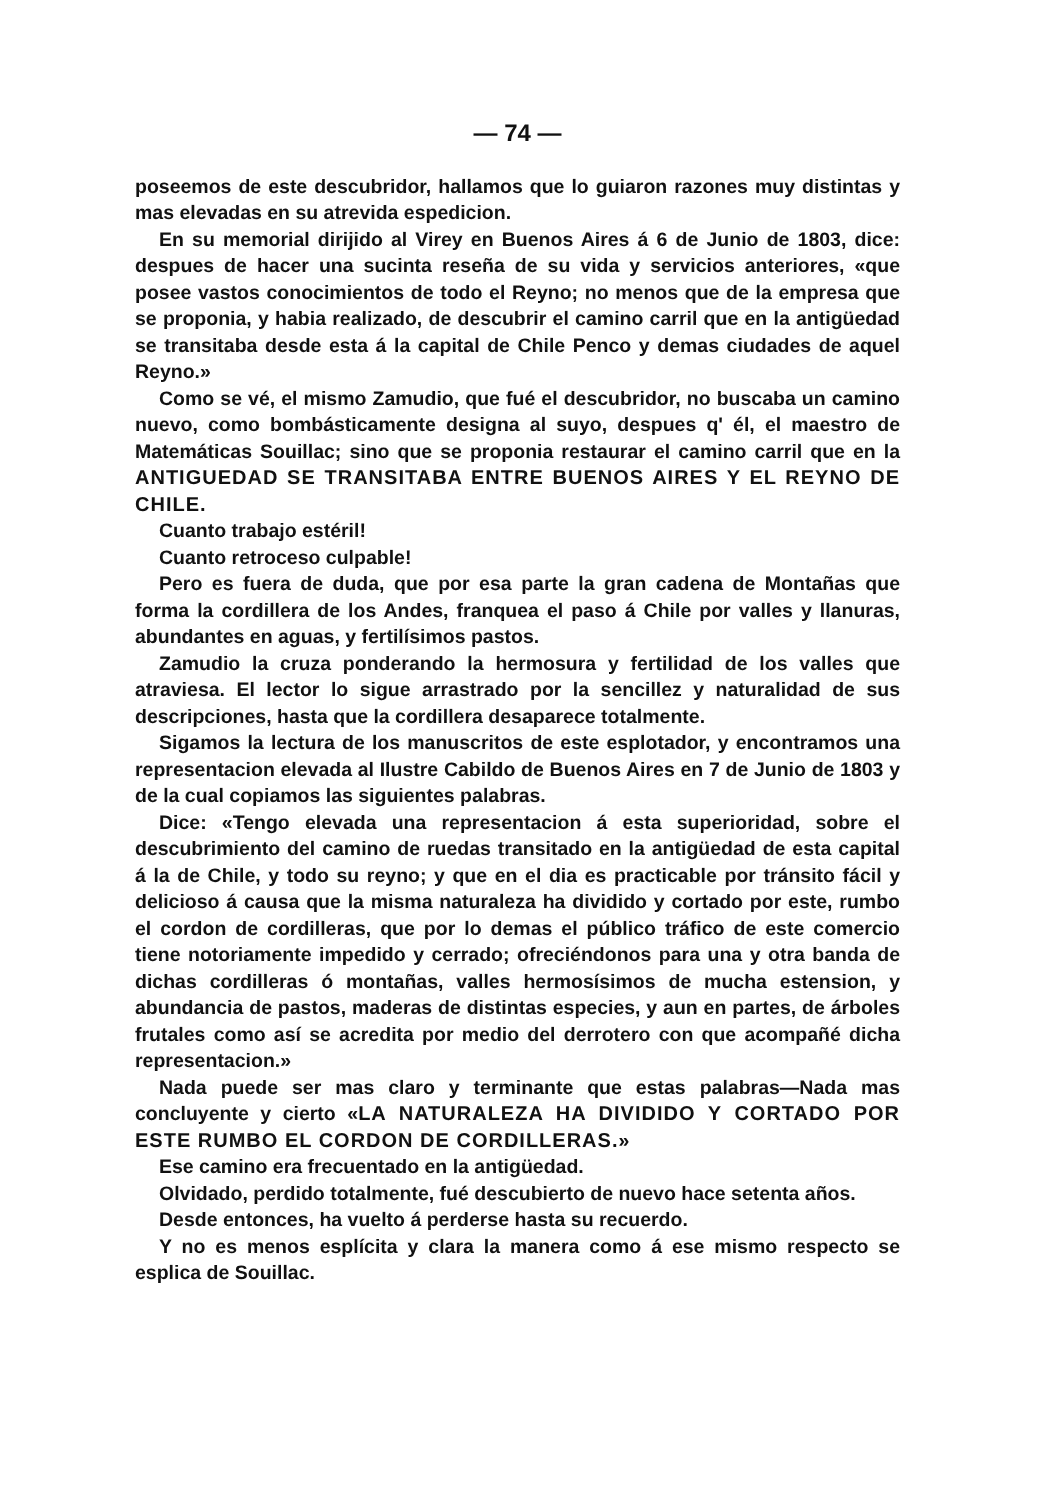— 74 —
poseemos de este descubridor, hallamos que lo guiaron razones muy distintas y mas elevadas en su atrevida espedicion.
En su memorial dirijido al Virey en Buenos Aires á 6 de Junio de 1803, dice: despues de hacer una sucinta reseña de su vida y servicios anteriores, «que posee vastos conocimientos de todo el Reyno; no menos que de la empresa que se proponia, y habia realizado, de descubrir el camino carril que en la antigüedad se transitaba desde esta á la capital de Chile Penco y demas ciudades de aquel Reyno.»
Como se vé, el mismo Zamudio, que fué el descubridor, no buscaba un camino nuevo, como bombásticamente designa al suyo, despues q' él, el maestro de Matemáticas Souillac; sino que se proponia restaurar el camino carril que en la ANTIGUEDAD SE TRANSITABA ENTRE BUENOS AIRES Y EL REYNO DE CHILE.
Cuanto trabajo estéril!
Cuanto retroceso culpable!
Pero es fuera de duda, que por esa parte la gran cadena de Montañas que forma la cordillera de los Andes, franquea el paso á Chile por valles y llanuras, abundantes en aguas, y fertilísimos pastos.
Zamudio la cruza ponderando la hermosura y fertilidad de los valles que atraviesa. El lector lo sigue arrastrado por la sencillez y naturalidad de sus descripciones, hasta que la cordillera desaparece totalmente.
Sigamos la lectura de los manuscritos de este esplotador, y encontramos una representacion elevada al Ilustre Cabildo de Buenos Aires en 7 de Junio de 1803 y de la cual copiamos las siguientes palabras.
Dice: «Tengo elevada una representacion á esta superioridad, sobre el descubrimiento del camino de ruedas transitado en la antigüedad de esta capital á la de Chile, y todo su reyno; y que en el dia es practicable por tránsito fácil y delicioso á causa que la misma naturaleza ha dividido y cortado por este, rumbo el cordon de cordilleras, que por lo demas el público tráfico de este comercio tiene notoriamente impedido y cerrado; ofreciéndonos para una y otra banda de dichas cordilleras ó montañas, valles hermosísimos de mucha estension, y abundancia de pastos, maderas de distintas especies, y aun en partes, de árboles frutales como así se acredita por medio del derrotero con que acompañé dicha representacion.»
Nada puede ser mas claro y terminante que estas palabras—Nada mas concluyente y cierto «LA NATURALEZA HA DIVIDIDO Y CORTADO POR ESTE RUMBO EL CORDON DE CORDILLERAS.»
Ese camino era frecuentado en la antigüedad.
Olvidado, perdido totalmente, fué descubierto de nuevo hace setenta años.
Desde entonces, ha vuelto á perderse hasta su recuerdo.
Y no es menos esplícita y clara la manera como á ese mismo respecto se esplica de Souillac.